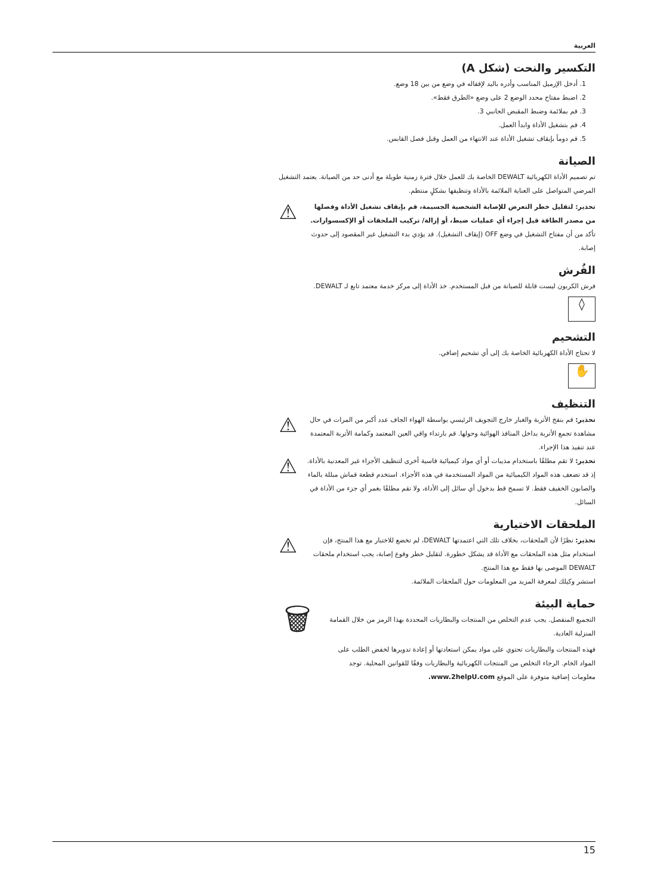العربية
التكسير والنحت (شكل A)
1. أدخل الإزميل المناسب وأدره باليد لإقفاله في وضع من بين 18 وضع.
2. اضبط مفتاح محدد الوضع 2 على وضع «الطرق فقط».
3. قم بملائمة وضبط المقبض الجانبي 3.
4. قم بتشغيل الأداة وابدأ العمل.
5. قم دوماً بإيقاف تشغيل الأداة عند الانتهاء من العمل وقبل فصل القابس.
الصيانة
تم تصميم الأداة الكهربائية DEWALT الخاصة بك للعمل خلال فترة زمنية طويلة مع أدنى حد من الصيانة. يعتمد التشغيل المرضي المتواصل على العناية الملائمة بالأداة وتنظيفها بشكلٍ منتظم.
تحذير: لتقليل خطر التعرض للإصابة الشخصية الجسيمة، قم بإيقاف تشغيل الأداة وفصلها من مصدر الطاقة قبل إجراء أي عمليات ضبط، أو إزالة/ تركيب الملحقات أو الإكسسوارات. تأكد من أن مفتاح التشغيل في وضع OFF (إيقاف التشغيل). قد يؤدي بدء التشغيل غير المقصود إلى حدوث إصابة.
⚠
الفُرش
فرش الكربون ليست قابلة للصيانة من قبل المستخدم. خذ الأداة إلى مركز خدمة معتمد تابع لـ DEWALT.
◊
التشحيم
لا تحتاج الأداة الكهربائية الخاصة بك إلى أي تشحيم إضافي.
✋
التنظيف
تحذير: قم بنفخ الأتربة والغبار خارج التجويف الرئيسي بواسطة الهواء الجاف عدد أكبر من المرات في حال مشاهدة تجمع الأتربة بداخل المنافذ الهوائية وحولها. قم بارتداء واقي العين المعتمد وكمامة الأتربة المعتمدة عند تنفيذ هذا الإجراء.
⚠
تحذير: لا تقم مطلقًا باستخدام مذيبات أو أي مواد كيميائية قاسية أخرى لتنظيف الأجزاء غير المعدنية بالأداة. إذ قد تضعف هذه المواد الكيميائية من المواد المستخدمة في هذه الأجزاء. استخدم قطعة قماش مبللة بالماء والصابون الخفيف فقط. لا تسمح قط بدخول أي سائل إلى الأداة، ولا تقم مطلقًا بغمر أي جزء من الأداة في السائل.
⚠
الملحقات الاختيارية
تحذير: نظرًا لأن الملحقات، بخلاف تلك التي اعتمدتها DEWALT، لم تخضع للاختبار مع هذا المنتج، فإن استخدام مثل هذه الملحقات مع الأداة قد يشكل خطورة. لتقليل خطر وقوع إصابة، يجب استخدام ملحقات DEWALT الموصى بها فقط مع هذا المنتج.
⚠
استشر وكيلك لمعرفة المزيد من المعلومات حول الملحقات الملائمة.
حماية البيئة
التجميع المنفصل. يجب عدم التخلص من المنتجات والبطاريات المحددة بهذا الرمز من خلال القمامة المنزلية العادية.
فهذه المنتجات والبطاريات تحتوي على مواد يمكن استعادتها أو إعادة تدويرها لخفض الطلب على المواد الخام. الرجاء التخلص من المنتجات الكهربائية والبطاريات وفقًا للقوانين المحلية. توجد معلومات إضافية متوفرة على الموقع www.2helpU.com.
🗑
15